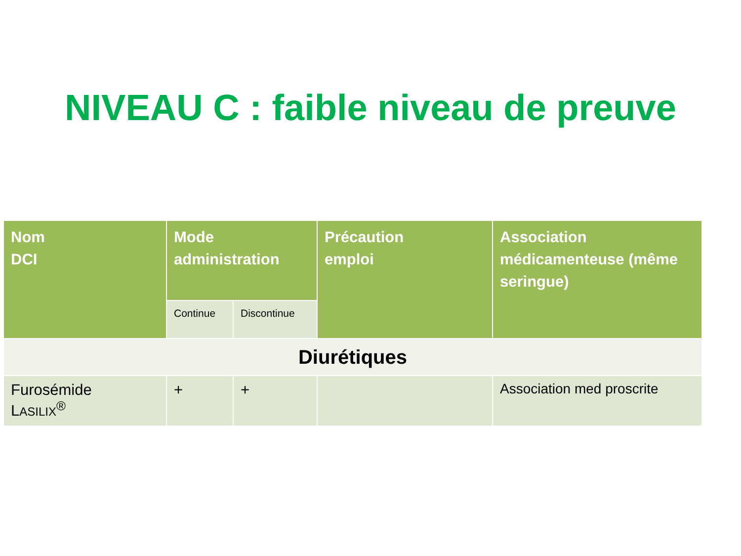NIVEAU C : faible niveau de preuve
| Nom DCI | Mode administration | | Précaution emploi | Association médicamenteuse (même seringue) |
| --- | --- | --- | --- | --- |
| | Continue | Discontinue | | |
| Diurétiques | | | | |
| Furosémide L ASILIX<sup>®</sup> | + | + | | Association med proscrite |